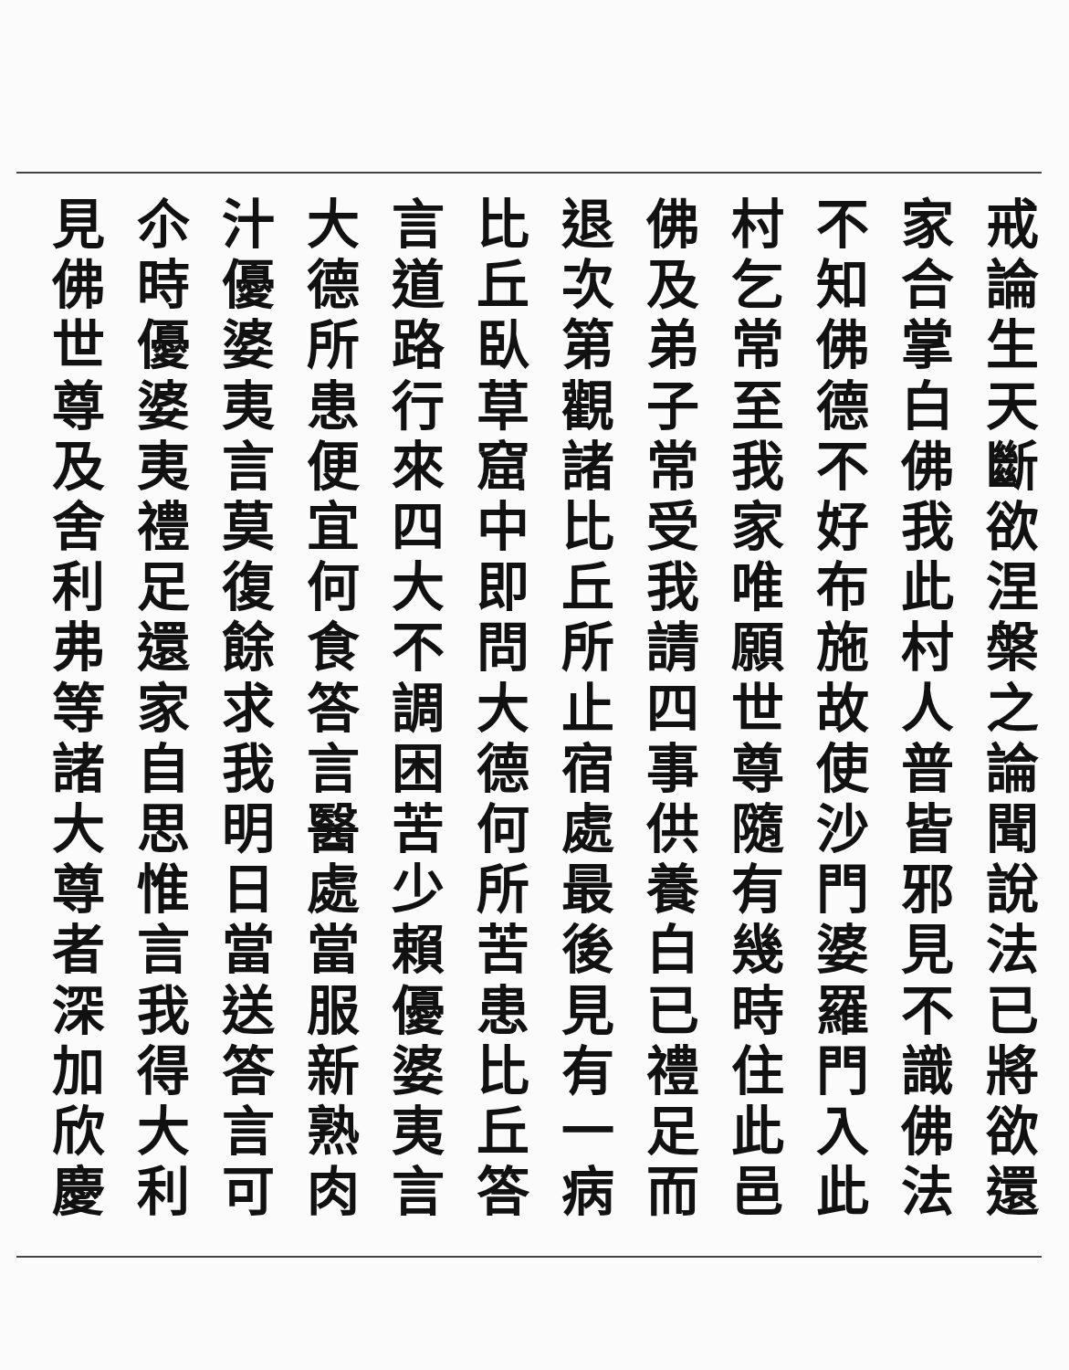戒論生天斷欲涅槃之論聞說法已將欲還
家合掌白佛我此村人普皆邪見不識佛法
不知佛德不好布施故使沙門婆羅門入此
村乞常至我家唯願世尊隨有幾時住此邑
佛及弟子常受我請四事供養白已禮足而
退次第觀諸比丘所止宿處最後見有一病
比丘臥草窟中即問大德何所苦患比丘答
言道路行來四大不調困苦少賴優婆夷言
大德所患便宜何食答言醫處當服新熟肉
汁優婆夷言莫復餘求我明日當送答言可
尒時優婆夷禮足還家自思惟言我得大利
見佛世尊及舍利弗等諸大尊者深加欣慶